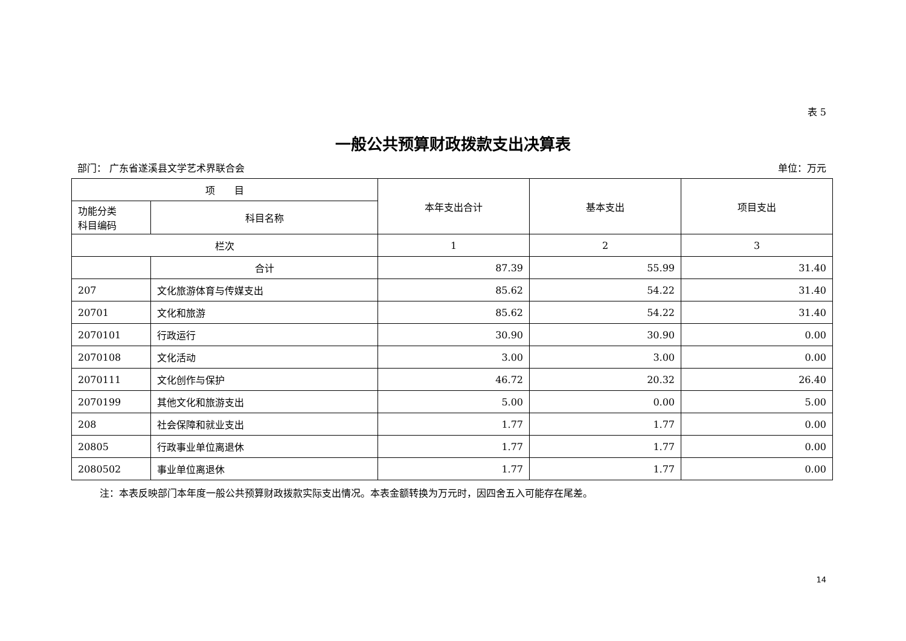表 5
一般公共预算财政拨款支出决算表
部门： 广东省遂溪县文学艺术界联合会 单位：万元
| 项 目 | | 本年支出合计 | 基本支出 | 项目支出 |
| --- | --- | --- | --- | --- |
| 功能分类 科目编码 | 科目名称 | | | |
| 栏次 | | 1 | 2 | 3 |
| | 合计 | 87.39 | 55.99 | 31.40 |
| 207 | 文化旅游体育与传媒支出 | 85.62 | 54.22 | 31.40 |
| 20701 | 文化和旅游 | 85.62 | 54.22 | 31.40 |
| 2070101 | 行政运行 | 30.90 | 30.90 | 0.00 |
| 2070108 | 文化活动 | 3.00 | 3.00 | 0.00 |
| 2070111 | 文化创作与保护 | 46.72 | 20.32 | 26.40 |
| 2070199 | 其他文化和旅游支出 | 5.00 | 0.00 | 5.00 |
| 208 | 社会保障和就业支出 | 1.77 | 1.77 | 0.00 |
| 20805 | 行政事业单位离退休 | 1.77 | 1.77 | 0.00 |
| 2080502 | 事业单位离退休 | 1.77 | 1.77 | 0.00 |
注：本表反映部门本年度一般公共预算财政拨款实际支出情况。本表金额转换为万元时，因四舍五入可能存在尾差。
14